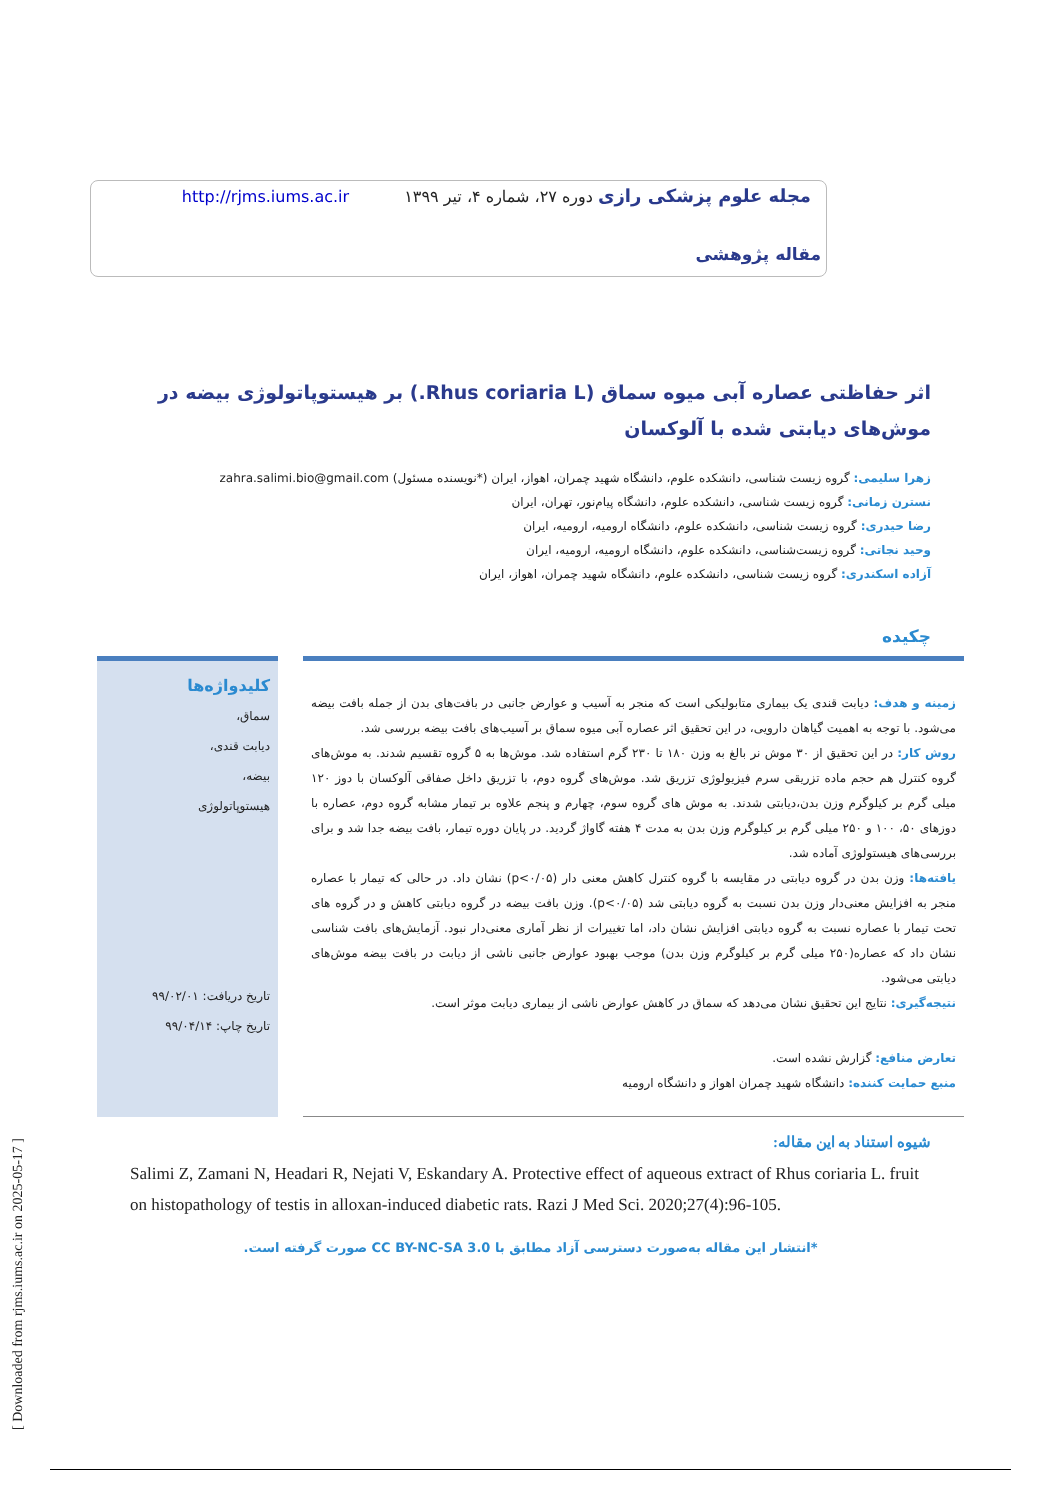مجله علوم پزشکی رازی دوره ۲۷، شماره ۴، تیر ۱۳۹۹ http://rjms.iums.ac.ir
مقاله پژوهشی
اثر حفاظتی عصاره آبی میوه سماق (Rhus coriaria L.) بر هیستوپاتولوژی بیضه در موش‌های دیابتی شده با آلوکسان
زهرا سلیمی: گروه زیست شناسی، دانشکده علوم، دانشگاه شهید چمران، اهواز، ایران (*نویسنده مسئول) zahra.salimi.bio@gmail.com
نسترن زمانی: گروه زیست شناسی، دانشکده علوم، دانشگاه پیام‌نور، تهران، ایران
رضا حیدری: گروه زیست شناسی، دانشکده علوم، دانشگاه ارومیه، ارومیه، ایران
وحید نجاتی: گروه زیست‌شناسی، دانشکده علوم، دانشگاه ارومیه، ارومیه، ایران
آزاده اسکندری: گروه زیست شناسی، دانشکده علوم، دانشگاه شهید چمران، اهواز، ایران
چکیده
زمینه و هدف: دیابت قندی یک بیماری متابولیکی است که منجر به آسیب و عوارض جانبی در بافت‌های بدن از جمله بافت بیضه می‌شود. با توجه به اهمیت گیاهان دارویی، در این تحقیق اثر عصاره آبی میوه سماق بر آسیب‌های بافت بیضه بررسی شد.
روش کار: در این تحقیق از ۳۰ موش نر بالغ به وزن ۱۸۰ تا ۲۳۰ گرم استفاده شد. موش‌ها به ۵ گروه تقسیم شدند. به موش‌های گروه کنترل هم حجم ماده تزریقی سرم فیزیولوژی تزریق شد. موش‌های گروه دوم، با تزریق داخل صفاقی آلوکسان با دوز ۱۲۰ میلی گرم بر کیلوگرم وزن بدن،دیابتی شدند. به موش های گروه سوم، چهارم و پنجم علاوه بر تیمار مشابه گروه دوم، عصاره با دوزهای ۵۰، ۱۰۰ و ۲۵۰ میلی گرم بر کیلوگرم وزن بدن به مدت ۴ هفته گاواژ گردید. در پایان دوره تیمار، بافت بیضه جدا شد و برای بررسی‌های هیستولوژی آماده شد.
یافته‌ها: وزن بدن در گروه دیابتی در مقایسه با گروه کنترل کاهش معنی دار (p<۰/۰۵) نشان داد. در حالی که تیمار با عصاره منجر به افزایش معنی‌دار وزن بدن نسبت به گروه دیابتی شد (p<۰/۰۵). وزن بافت بیضه در گروه دیابتی کاهش و در گروه های تحت تیمار با عصاره نسبت به گروه دیابتی افزایش نشان داد، اما تغییرات از نظر آماری معنی‌دار نبود. آزمایش‌های بافت شناسی نشان داد که عصاره(۲۵۰ میلی گرم بر کیلوگرم وزن بدن) موجب بهبود عوارض جانبی ناشی از دیابت در بافت بیضه موش‌های دیابتی می‌شود.
نتیجه‌گیری: نتایج این تحقیق نشان می‌دهد که سماق در کاهش عوارض ناشی از بیماری دیابت موثر است.
تعارض منافع: گزارش نشده است.
منبع حمایت کننده: دانشگاه شهید چمران اهواز و دانشگاه ارومیه
کلیدواژه‌ها
سماق،
دیابت قندی،
بیضه،
هیستوپاتولوژی
تاریخ دریافت: ۹۹/۰۲/۰۱
تاریخ چاپ: ۹۹/۰۴/۱۴
شیوه استناد به این مقاله:
Salimi Z, Zamani N, Headari R, Nejati V, Eskandary A. Protective effect of aqueous extract of Rhus coriaria L. fruit on histopathology of testis in alloxan-induced diabetic rats. Razi J Med Sci. 2020;27(4):96-105.
*انتشار این مقاله به‌صورت دسترسی آزاد مطابق با CC BY-NC-SA 3.0 صورت گرفته است.
[ Downloaded from rjms.iums.ac.ir on 2025-05-17 ]